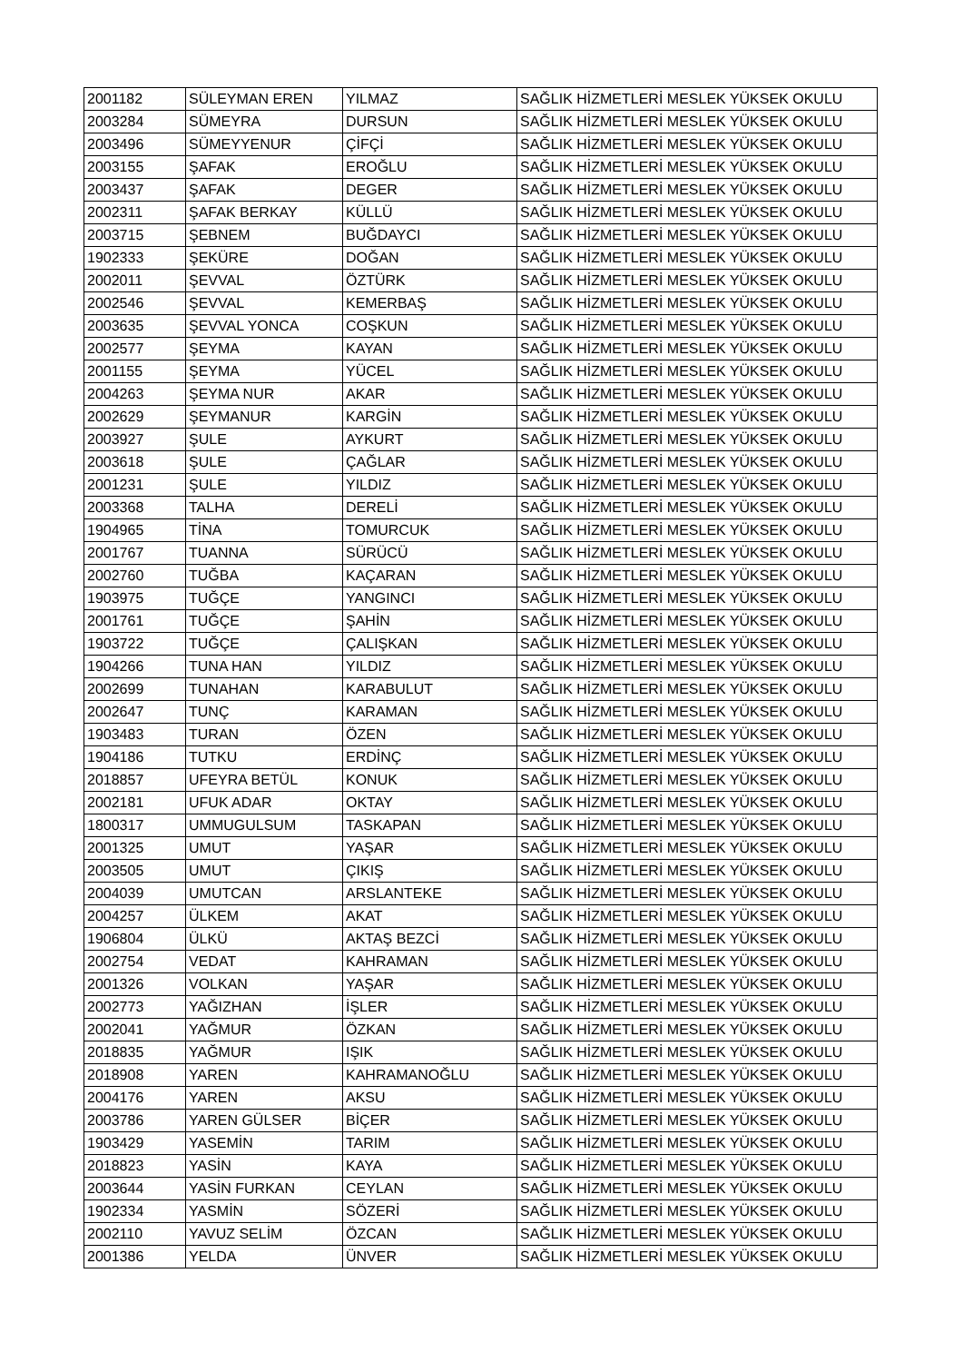| 2001182 | SÜLEYMAN EREN | YILMAZ | SAĞLIK HİZMETLERİ MESLEK YÜKSEK OKULU |
| 2003284 | SÜMEYRA | DURSUN | SAĞLIK HİZMETLERİ MESLEK YÜKSEK OKULU |
| 2003496 | SÜMEYYENUR | ÇİFÇİ | SAĞLIK HİZMETLERİ MESLEK YÜKSEK OKULU |
| 2003155 | ŞAFAK | EROĞLU | SAĞLIK HİZMETLERİ MESLEK YÜKSEK OKULU |
| 2003437 | ŞAFAK | DEGER | SAĞLIK HİZMETLERİ MESLEK YÜKSEK OKULU |
| 2002311 | ŞAFAK BERKAY | KÜLLÜ | SAĞLIK HİZMETLERİ MESLEK YÜKSEK OKULU |
| 2003715 | ŞEBNEM | BUĞDAYCI | SAĞLIK HİZMETLERİ MESLEK YÜKSEK OKULU |
| 1902333 | ŞEKÜRE | DOĞAN | SAĞLIK HİZMETLERİ MESLEK YÜKSEK OKULU |
| 2002011 | ŞEVVAL | ÖZTÜRK | SAĞLIK HİZMETLERİ MESLEK YÜKSEK OKULU |
| 2002546 | ŞEVVAL | KEMERBAŞ | SAĞLIK HİZMETLERİ MESLEK YÜKSEK OKULU |
| 2003635 | ŞEVVAL YONCA | COŞKUN | SAĞLIK HİZMETLERİ MESLEK YÜKSEK OKULU |
| 2002577 | ŞEYMA | KAYAN | SAĞLIK HİZMETLERİ MESLEK YÜKSEK OKULU |
| 2001155 | ŞEYMA | YÜCEL | SAĞLIK HİZMETLERİ MESLEK YÜKSEK OKULU |
| 2004263 | ŞEYMA NUR | AKAR | SAĞLIK HİZMETLERİ MESLEK YÜKSEK OKULU |
| 2002629 | ŞEYMANUR | KARGİN | SAĞLIK HİZMETLERİ MESLEK YÜKSEK OKULU |
| 2003927 | ŞULE | AYKURT | SAĞLIK HİZMETLERİ MESLEK YÜKSEK OKULU |
| 2003618 | ŞULE | ÇAĞLAR | SAĞLIK HİZMETLERİ MESLEK YÜKSEK OKULU |
| 2001231 | ŞULE | YILDIZ | SAĞLIK HİZMETLERİ MESLEK YÜKSEK OKULU |
| 2003368 | TALHA | DERELİ | SAĞLIK HİZMETLERİ MESLEK YÜKSEK OKULU |
| 1904965 | TİNA | TOMURCUK | SAĞLIK HİZMETLERİ MESLEK YÜKSEK OKULU |
| 2001767 | TUANNA | SÜRÜCÜ | SAĞLIK HİZMETLERİ MESLEK YÜKSEK OKULU |
| 2002760 | TUĞBA | KAÇARAN | SAĞLIK HİZMETLERİ MESLEK YÜKSEK OKULU |
| 1903975 | TUĞÇE | YANGINCI | SAĞLIK HİZMETLERİ MESLEK YÜKSEK OKULU |
| 2001761 | TUĞÇE | ŞAHİN | SAĞLIK HİZMETLERİ MESLEK YÜKSEK OKULU |
| 1903722 | TUĞÇE | ÇALIŞKAN | SAĞLIK HİZMETLERİ MESLEK YÜKSEK OKULU |
| 1904266 | TUNA HAN | YILDIZ | SAĞLIK HİZMETLERİ MESLEK YÜKSEK OKULU |
| 2002699 | TUNAHAN | KARABULUT | SAĞLIK HİZMETLERİ MESLEK YÜKSEK OKULU |
| 2002647 | TUNÇ | KARAMAN | SAĞLIK HİZMETLERİ MESLEK YÜKSEK OKULU |
| 1903483 | TURAN | ÖZEN | SAĞLIK HİZMETLERİ MESLEK YÜKSEK OKULU |
| 1904186 | TUTKU | ERDİNÇ | SAĞLIK HİZMETLERİ MESLEK YÜKSEK OKULU |
| 2018857 | UFEYRA BETÜL | KONUK | SAĞLIK HİZMETLERİ MESLEK YÜKSEK OKULU |
| 2002181 | UFUK ADAR | OKTAY | SAĞLIK HİZMETLERİ MESLEK YÜKSEK OKULU |
| 1800317 | UMMUGULSUM | TASKAPAN | SAĞLIK HİZMETLERİ MESLEK YÜKSEK OKULU |
| 2001325 | UMUT | YAŞAR | SAĞLIK HİZMETLERİ MESLEK YÜKSEK OKULU |
| 2003505 | UMUT | ÇIKIŞ | SAĞLIK HİZMETLERİ MESLEK YÜKSEK OKULU |
| 2004039 | UMUTCAN | ARSLANTEKE | SAĞLIK HİZMETLERİ MESLEK YÜKSEK OKULU |
| 2004257 | ÜLKEM | AKAT | SAĞLIK HİZMETLERİ MESLEK YÜKSEK OKULU |
| 1906804 | ÜLKÜ | AKTAŞ BEZCİ | SAĞLIK HİZMETLERİ MESLEK YÜKSEK OKULU |
| 2002754 | VEDAT | KAHRAMAN | SAĞLIK HİZMETLERİ MESLEK YÜKSEK OKULU |
| 2001326 | VOLKAN | YAŞAR | SAĞLIK HİZMETLERİ MESLEK YÜKSEK OKULU |
| 2002773 | YAĞIZHAN | İŞLER | SAĞLIK HİZMETLERİ MESLEK YÜKSEK OKULU |
| 2002041 | YAĞMUR | ÖZKAN | SAĞLIK HİZMETLERİ MESLEK YÜKSEK OKULU |
| 2018835 | YAĞMUR | IŞIK | SAĞLIK HİZMETLERİ MESLEK YÜKSEK OKULU |
| 2018908 | YAREN | KAHRAMANOĞLU | SAĞLIK HİZMETLERİ MESLEK YÜKSEK OKULU |
| 2004176 | YAREN | AKSU | SAĞLIK HİZMETLERİ MESLEK YÜKSEK OKULU |
| 2003786 | YAREN GÜLSER | BİÇER | SAĞLIK HİZMETLERİ MESLEK YÜKSEK OKULU |
| 1903429 | YASEMİN | TARIM | SAĞLIK HİZMETLERİ MESLEK YÜKSEK OKULU |
| 2018823 | YASİN | KAYA | SAĞLIK HİZMETLERİ MESLEK YÜKSEK OKULU |
| 2003644 | YASİN FURKAN | CEYLAN | SAĞLIK HİZMETLERİ MESLEK YÜKSEK OKULU |
| 1902334 | YASMİN | SÖZERİ | SAĞLIK HİZMETLERİ MESLEK YÜKSEK OKULU |
| 2002110 | YAVUZ SELİM | ÖZCAN | SAĞLIK HİZMETLERİ MESLEK YÜKSEK OKULU |
| 2001386 | YELDA | ÜNVER | SAĞLIK HİZMETLERİ MESLEK YÜKSEK OKULU |